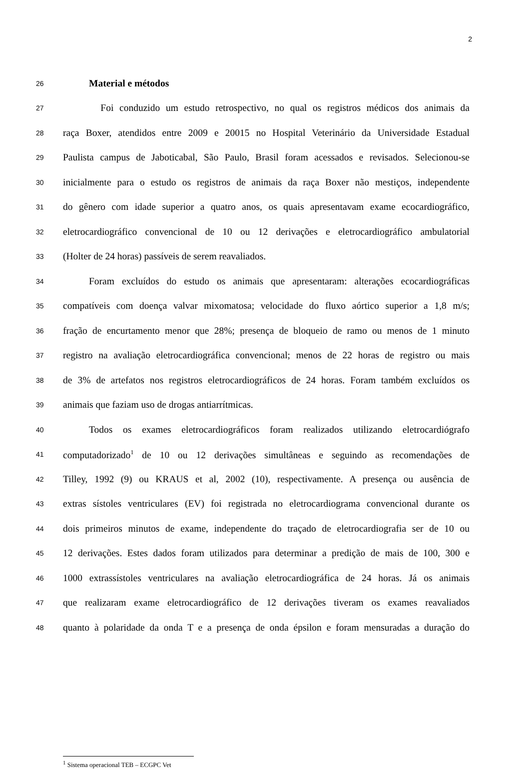2
26 Material e métodos
27 Foi conduzido um estudo retrospectivo, no qual os registros médicos dos animais da
28 raça Boxer, atendidos entre 2009 e 20015 no Hospital Veterinário da Universidade Estadual
29 Paulista campus de Jaboticabal, São Paulo, Brasil foram acessados e revisados. Selecionou-se
30 inicialmente para o estudo os registros de animais da raça Boxer não mestiços, independente
31 do gênero com idade superior a quatro anos, os quais apresentavam exame ecocardiográfico,
32 eletrocardiográfico convencional de 10 ou 12 derivações e eletrocardiográfico ambulatorial
33 (Holter de 24 horas) passíveis de serem reavaliados.
34 Foram excluídos do estudo os animais que apresentaram: alterações ecocardiográficas
35 compatíveis com doença valvar mixomatosa; velocidade do fluxo aórtico superior a 1,8 m/s;
36 fração de encurtamento menor que 28%; presença de bloqueio de ramo ou menos de 1 minuto
37 registro na avaliação eletrocardiográfica convencional; menos de 22 horas de registro ou mais
38 de 3% de artefatos nos registros eletrocardiográficos de 24 horas. Foram também excluídos os
39 animais que faziam uso de drogas antiarrítmicas.
40 Todos os exames eletrocardiográficos foram realizados utilizando eletrocardiógrafo
41 computadorizado<sup>1</sup> de 10 ou 12 derivações simultâneas e seguindo as recomendações de
42 Tilley, 1992 (9) ou KRAUS et al, 2002 (10), respectivamente. A presença ou ausência de
43 extras sístoles ventriculares (EV) foi registrada no eletrocardiograma convencional durante os
44 dois primeiros minutos de exame, independente do traçado de eletrocardiografia ser de 10 ou
45 12 derivações. Estes dados foram utilizados para determinar a predição de mais de 100, 300 e
46 1000 extrassístoles ventriculares na avaliação eletrocardiográfica de 24 horas. Já os animais
47 que realizaram exame eletrocardiográfico de 12 derivações tiveram os exames reavaliados
48 quanto à polaridade da onda T e a presença de onda épsilon e foram mensuradas a duração do
<sup>1</sup> Sistema operacional TEB – ECGPC Vet